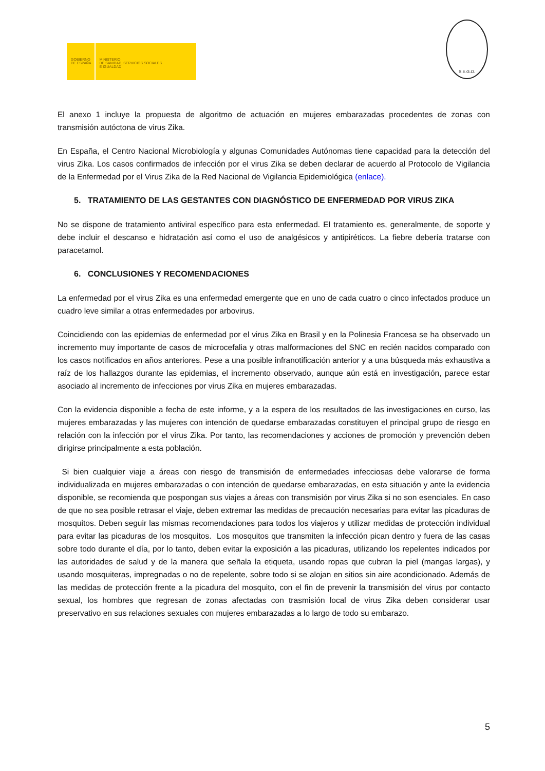GOBIERNO
DE ESPAÑA
MINISTERIO
DE SANIDAD, SERVICIOS SOCIALES
E IGUALDAD
S.E.G.O.
El anexo 1 incluye la propuesta de algoritmo de actuación en mujeres embarazadas procedentes de zonas con transmisión autóctona de virus Zika.
En España, el Centro Nacional Microbiología y algunas Comunidades Autónomas tiene capacidad para la detección del virus Zika. Los casos confirmados de infección por el virus Zika se deben declarar de acuerdo al Protocolo de Vigilancia de la Enfermedad por el Virus Zika de la Red Nacional de Vigilancia Epidemiológica (enlace).
5. TRATAMIENTO DE LAS GESTANTES CON DIAGNÓSTICO DE ENFERMEDAD POR VIRUS ZIKA
No se dispone de tratamiento antiviral específico para esta enfermedad. El tratamiento es, generalmente, de soporte y debe incluir el descanso e hidratación así como el uso de analgésicos y antipiréticos. La fiebre debería tratarse con paracetamol.
6. CONCLUSIONES Y RECOMENDACIONES
La enfermedad por el virus Zika es una enfermedad emergente que en uno de cada cuatro o cinco infectados produce un cuadro leve similar a otras enfermedades por arbovirus.
Coincidiendo con las epidemias de enfermedad por el virus Zika en Brasil y en la Polinesia Francesa se ha observado un incremento muy importante de casos de microcefalia y otras malformaciones del SNC en recién nacidos comparado con los casos notificados en años anteriores. Pese a una posible infranotificación anterior y a una búsqueda más exhaustiva a raíz de los hallazgos durante las epidemias, el incremento observado, aunque aún está en investigación, parece estar asociado al incremento de infecciones por virus Zika en mujeres embarazadas.
Con la evidencia disponible a fecha de este informe, y a la espera de los resultados de las investigaciones en curso, las mujeres embarazadas y las mujeres con intención de quedarse embarazadas constituyen el principal grupo de riesgo en relación con la infección por el virus Zika. Por tanto, las recomendaciones y acciones de promoción y prevención deben dirigirse principalmente a esta población.
Si bien cualquier viaje a áreas con riesgo de transmisión de enfermedades infecciosas debe valorarse de forma individualizada en mujeres embarazadas o con intención de quedarse embarazadas, en esta situación y ante la evidencia disponible, se recomienda que pospongan sus viajes a áreas con transmisión por virus Zika si no son esenciales. En caso de que no sea posible retrasar el viaje, deben extremar las medidas de precaución necesarias para evitar las picaduras de mosquitos. Deben seguir las mismas recomendaciones para todos los viajeros y utilizar medidas de protección individual para evitar las picaduras de los mosquitos. Los mosquitos que transmiten la infección pican dentro y fuera de las casas sobre todo durante el día, por lo tanto, deben evitar la exposición a las picaduras, utilizando los repelentes indicados por las autoridades de salud y de la manera que señala la etiqueta, usando ropas que cubran la piel (mangas largas), y usando mosquiteras, impregnadas o no de repelente, sobre todo si se alojan en sitios sin aire acondicionado. Además de las medidas de protección frente a la picadura del mosquito, con el fin de prevenir la transmisión del virus por contacto sexual, los hombres que regresan de zonas afectadas con trasmisión local de virus Zika deben considerar usar preservativo en sus relaciones sexuales con mujeres embarazadas a lo largo de todo su embarazo.
5